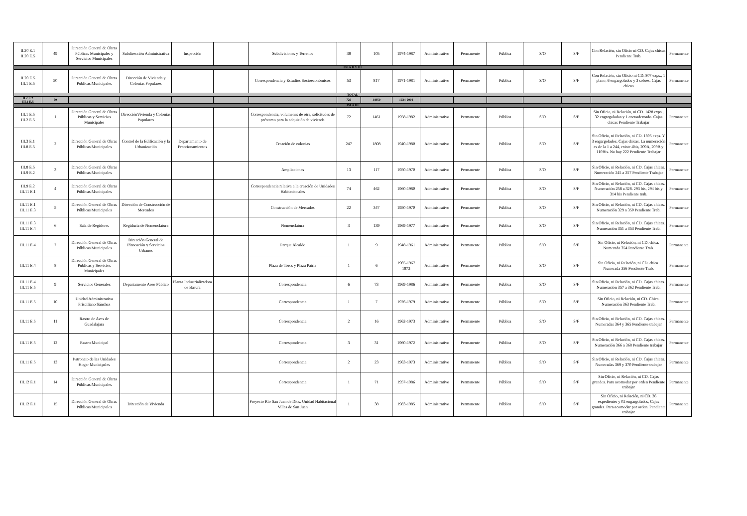| II.20 E.1 II.20 E.5 | 49 | Dirección General de Obras Públicas Municipales y Servicios Municipales | Subdirección Administrativa | Inspección | | Subdivisiones y Terrenos | 39 | 105 | 1974-1987 | Administrativo | Permanente | Pública | S/O | S/F | Con Relación, sin Oficio ni CD. Cajas chicas Pendiente Trab. | Permanente |
| ISLA II Y III | | | | | | | | | | | | | | | | |
| II.20 E.5 III.1 E.5 | 50 | Dirección General de Obras Públicas Municipales | Dirección de Vivienda y Colonias Populares | | | Correspondencia y Estudios Socioeconómicos | 53 | 817 | 1971-1981 | Administrativo | Permanente | Pública | S/O | S/F | Con Relación, sin Oficio ni CD. 807 exps., 1 plano, 6 engargolados y 3 sobres. Cajas chicas | Permanente |
| TOTAL | | | | | | | | | | | | | | | | |
| II.2 E.2 III.1 E.5 | 50 | | | | | | 726 | 14950 | 1934-2001 | | | | | | | |
| ISLA III | | | | | | | | | | | | | | | | |
| III.1 E.5 III.2 E.5 | 1 | Dirección General de Obras Públicas y Servicios Municipales | DirecciónVivienda y Colonias Populares | | | Correspondencia, volumenes de otra, solicitudes de préstamo para la adquisión de vivienda | 72 | 1461 | 1958-1982 | Administrativo | Permanente | Pública | S/O | S/F | Sin Oficio, ni Relación, ni CD. 1428 exps., 32 engargolados y 1 encuadernado. Cajas chicas Pendiente Trabajar | Permanente |
| III.3 E.1 III.8 E.5 | 2 | Dirección General de Obras Públicas Municipales | Control de la Edificación y la Urbanización | Departamento de Fraccionamientos | | Creación de colonias | 247 | 1808 | 1940-1980 | Administrativo | Permanente | Pública | S/O | S/F | Sin Oficio, ni Relación, ni CD. 1805 exps. Y 3 engargolados. Cajas chicas. La numeración es de la 1 a 244, existe 4bis, 209A, 209B y 110Bis. No hay 222 Pendiente Trabajar | Permanente |
| III.8 E.5 III.9 E.2 | 3 | Dirección General de Obras Públicas Municipales | | | | Ampliaciones | 13 | 117 | 1950-1970 | Administrativo | Permanente | Pública | S/O | S/F | Sin Oficio, ni Relación, ni CD. Cajas chicas. Numeración 245 a 257 Pendiente Trabajar | Permanente |
| III.9 E.2 III.11 E.1 | 4 | Dirección General de Obras Públicas Municipales | | | | Correspondencia relativa a la creación de Unidades Habitacionales | 74 | 462 | 1960-1980 | Administrativo | Permanente | Pública | S/O | S/F | Sin Oficio, ni Relación, ni CD. Cajas chicas. Numeración 258 a 328. 293 bis, 294 bis y 314 bis Pendiente trab. | Permanente |
| III.11 E.1 III.11 E.3 | 5 | Dirección General de Obras Públicas Municipales | Dirección de Construcción de Mercados | | | Construcción de Mercados | 22 | 347 | 1950-1970 | Administrativo | Permanente | Pública | S/O | S/F | Sin Oficio, ni Relación, ni CD. Cajas chicas. Numeración 329 a 350 Pendiente Trab. | Permanente |
| III.11 E.3 III.11 E.4 | 6 | Sala de Regidores | Regiduria de Nomenclatura | | | Nomenclatura | 3 | 139 | 1969-1977 | Administrativo | Permanente | Pública | S/O | S/F | Sin Oficio, ni Relación, ni CD. Cajas chicas. Numeración 351 a 353 Pendiente Trab. | Permanente |
| III.11 E.4 | 7 | Dirección General de Obras Públicas Municipales | Dirección General de Planeación y Servicios Urbanos | | | Parque Alcalde | 1 | 9 | 1948-1961 | Administrativo | Permanente | Pública | S/O | S/F | Sin Oficio, ni Relación, ni CD. chica. Numerada 354 Pendiente Trab. | Permanente |
| III.11 E.4 | 8 | Dirección General de Obras Públicas y Servicios Municipales | | | | Plaza de Toros y Plaza Patria | 1 | 6 | 1965-1967 1973 | Administrativo | Permanente | Pública | S/O | S/F | Sin Oficio, ni Relación, ni CD. chica. Numerada 356 Pendiente Trab. | Permanente |
| III.11 E.4 III.11 E.5 | 9 | Servicios Generales | Departamento Aseo Público | Planta Industrializadora de Basura | | Correspondencia | 6 | 73 | 1969-1986 | Administrativo | Permanente | Pública | S/O | S/F | Sin Oficio, ni Relación, ni CD. Cajas chicas. Numeración 357 a 362 Pendiente Trab. | Permanente |
| III.11 E.5 | 10 | Unidad Administrativa Prisciliano Sánchez | | | | Correspondencia | 1 | 7 | 1976-1979 | Administrativo | Permanente | Pública | S/O | S/F | Sin Oficio, ni Relación, ni CD. Chica. Numeración 363 Pendiente Trab. | Permanente |
| III.11 E.5 | 11 | Rastro de Aves de Guadalajara | | | | Correspondencia | 2 | 16 | 1962-1973 | Administrativo | Permanente | Pública | S/O | S/F | Sin Oficio, ni Relación, ni CD. Cajas chicas. Numeradas 364 y 365 Pendiente trabajar | Permanente |
| III.11 E.5 | 12 | Rastro Municipal | | | | Correspondencia | 3 | 31 | 1960-1972 | Administrativo | Permanente | Pública | S/O | S/F | Sin Oficio, ni Relación, ni CD. Cajas chicas. Numeración 366 a 368 Pendiente trabajar | Permanente |
| III.11 E.5 | 13 | Patronato de las Unidades Hogar Municipales | | | | Correspondencia | 2 | 23 | 1963-1973 | Administrativo | Permanente | Pública | S/O | S/F | Sin Oficio, ni Relación, ni CD. Cajas chicas. Numeradas 369 y 370 Pendiente trabajar | Permanente |
| III.12 E.1 | 14 | Dirección General de Obras Públicas Municipales | | | | Correspondencia | 1 | 71 | 1957-1986 | Administrativo | Permanente | Pública | S/O | S/F | Sin Oficio, ni Relación, ni CD. Cajas grandes. Para acomodar por orden Pendiente trabajar | Permanente |
| III.12 E.1 | 15 | Dirección General de Obras Públicas Municipales | Dirección de Vivienda | | | Proyecto Río San Juan de Dios. Unidad Habitacional Villas de San Juan | 1 | 38 | 1983-1985 | Administrativo | Permanente | Pública | S/O | S/F | Sin Oficio, ni Relación, ni CD. 36 expedientes y 02 engargolados, Cajas grandes. Para acomodar por orden. Pendiente trabajar | Permanente |